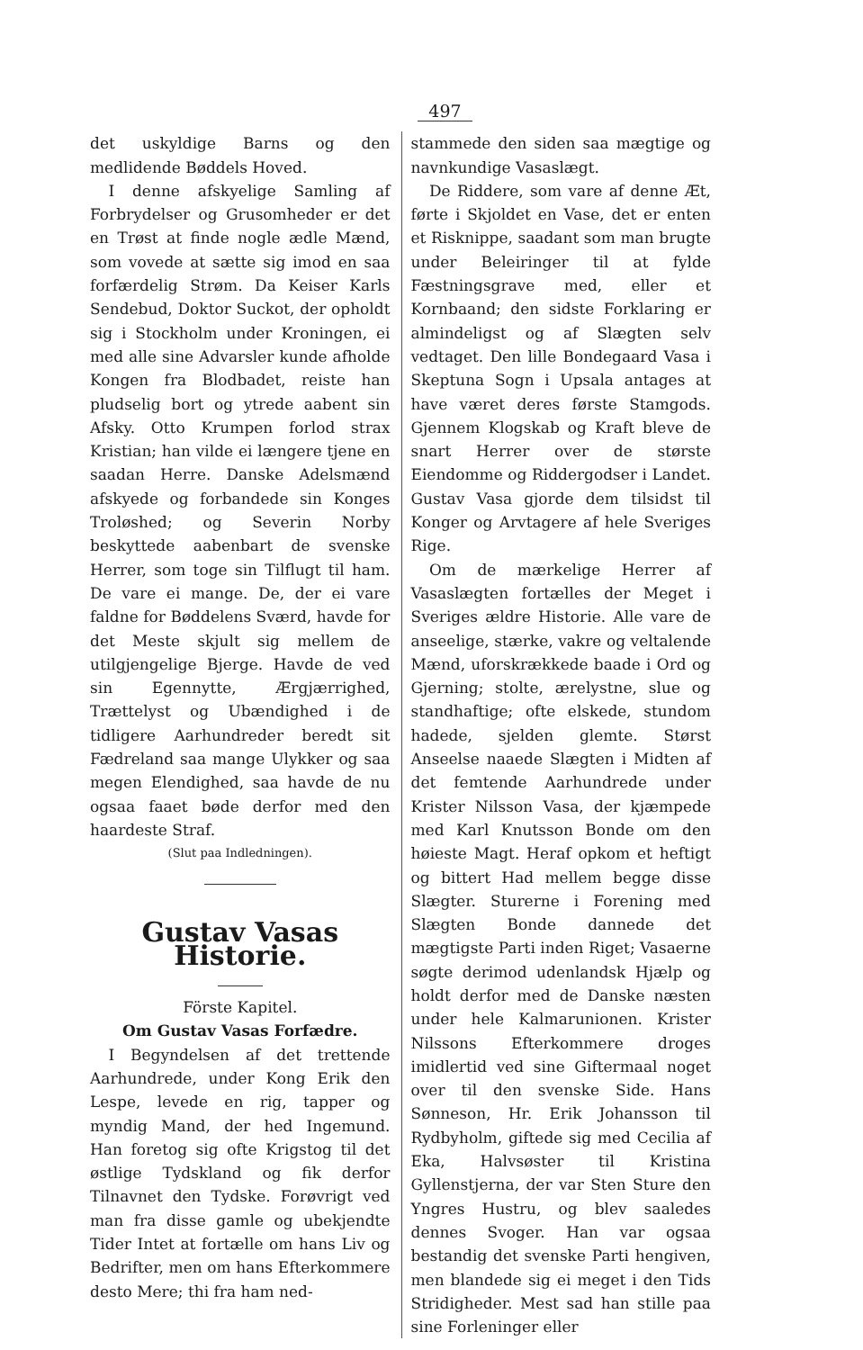497
det uskyldige Barns og den medlidende Bøddels Hoved.
I denne afskyelige Samling af Forbrydelser og Grusomheder er det en Trøst at finde nogle ædle Mænd, som vovede at sætte sig imod en saa forfærdelig Strøm. Da Keiser Karls Sendebud, Doktor Suckot, der opholdt sig i Stockholm under Kroningen, ei med alle sine Advarsler kunde afholde Kongen fra Blodbadet, reiste han pludselig bort og ytrede aabent sin Afsky. Otto Krumpen forlod strax Kristian; han vilde ei længere tjene en saadan Herre. Danske Adelsmænd afskyede og forbandede sin Konges Troløshed; og Severin Norby beskyttede aabenbart de svenske Herrer, som toge sin Tilflugt til ham. De vare ei mange. De, der ei vare faldne for Bøddelens Sværd, havde for det Meste skjult sig mellem de utilgjengelige Bjerge. Havde de ved sin Egennytte, Ærgjærrighed, Trættelyst og Ubændighed i de tidligere Aarhundreder beredt sit Fædreland saa mange Ulykker og saa megen Elendighed, saa havde de nu ogsaa faaet bøde derfor med den haardeste Straf.
(Slut paa Indledningen).
Gustav Vasas Historie.
Förste Kapitel.
Om Gustav Vasas Forfædre.
I Begyndelsen af det trettende Aarhundrede, under Kong Erik den Lespe, levede en rig, tapper og myndig Mand, der hed Ingemund. Han foretog sig ofte Krigstog til det østlige Tydskland og fik derfor Tilnavnet den Tydske. Forøvrigt ved man fra disse gamle og ubekjendte Tider Intet at fortælle om hans Liv og Bedrifter, men om hans Efterkommere desto Mere; thi fra ham ned-
stammede den siden saa mægtige og navnkundige Vasaslægt.
De Riddere, som vare af denne Æt, førte i Skjoldet en Vase, det er enten et Risknippe, saadant som man brugte under Beleiringer til at fylde Fæstningsgrave med, eller et Kornbaand; den sidste Forklaring er almindeligst og af Slægten selv vedtaget. Den lille Bondegaard Vasa i Skeptuna Sogn i Upsala antages at have været deres første Stamgods. Gjennem Klogskab og Kraft bleve de snart Herrer over de største Eiendomme og Riddergodser i Landet. Gustav Vasa gjorde dem tilsidst til Konger og Arvtagere af hele Sveriges Rige.
Om de mærkelige Herrer af Vasaslægten fortælles der Meget i Sveriges ældre Historie. Alle vare de anseelige, stærke, vakre og veltalende Mænd, uforskrækkede baade i Ord og Gjerning; stolte, ærelystne, slue og standhaftige; ofte elskede, stundom hadede, sjelden glemte. Størst Anseelse naaede Slægten i Midten af det femtende Aarhundrede under Krister Nilsson Vasa, der kjæmpede med Karl Knutsson Bonde om den høieste Magt. Heraf opkom et heftigt og bittert Had mellem begge disse Slægter. Sturerne i Forening med Slægten Bonde dannede det mægtigste Parti inden Riget; Vasaerne søgte derimod udenlandsk Hjælp og holdt derfor med de Danske næsten under hele Kalmarunionen. Krister Nilssons Efterkommere droges imidlertid ved sine Giftermaal noget over til den svenske Side. Hans Sønneson, Hr. Erik Johansson til Rydbyholm, giftede sig med Cecilia af Eka, Halvsøster til Kristina Gyllenstjerna, der var Sten Sture den Yngres Hustru, og blev saaledes dennes Svoger. Han var ogsaa bestandig det svenske Parti hengiven, men blandede sig ei meget i den Tids Stridigheder. Mest sad han stille paa sine Forleninger eller